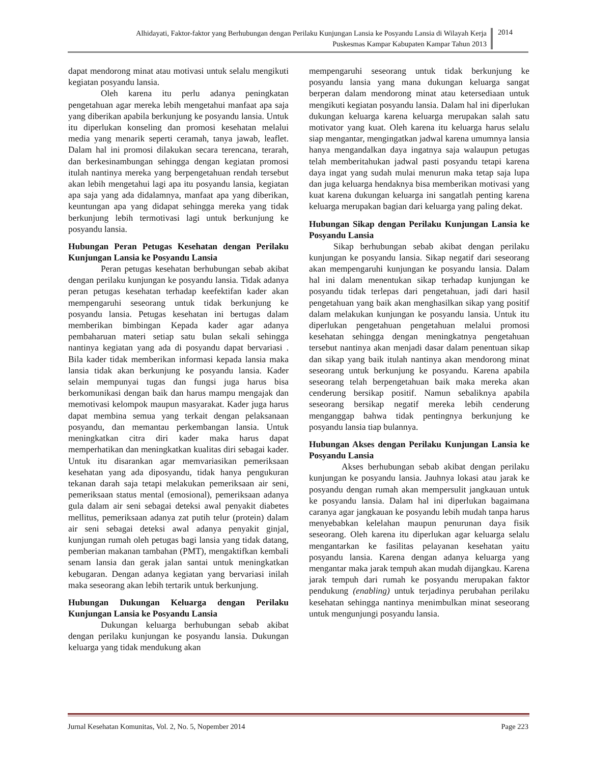Alhidayati, Faktor-faktor yang Berhubungan dengan Perilaku Kunjungan Lansia ke Posyandu Lansia di Wilayah Kerja
Puskesmas Kampar Kabupaten Kampar Tahun 2013
2014
dapat mendorong minat atau motivasi untuk selalu mengikuti kegiatan posyandu lansia.
Oleh karena itu perlu adanya peningkatan pengetahuan agar mereka lebih mengetahui manfaat apa saja yang diberikan apabila berkunjung ke posyandu lansia. Untuk itu diperlukan konseling dan promosi kesehatan melalui media yang menarik seperti ceramah, tanya jawab, leaflet. Dalam hal ini promosi dilakukan secara terencana, terarah, dan berkesinambungan sehingga dengan kegiatan promosi itulah nantinya mereka yang berpengetahuan rendah tersebut akan lebih mengetahui lagi apa itu posyandu lansia, kegiatan apa saja yang ada didalamnya, manfaat apa yang diberikan, keuntungan apa yang didapat sehingga mereka yang tidak berkunjung lebih termotivasi lagi untuk berkunjung ke posyandu lansia.
Hubungan Peran Petugas Kesehatan dengan Perilaku Kunjungan Lansia ke Posyandu Lansia
Peran petugas kesehatan berhubungan sebab akibat dengan perilaku kunjungan ke posyandu lansia. Tidak adanya peran petugas kesehatan terhadap keefektifan kader akan mempengaruhi seseorang untuk tidak berkunjung ke posyandu lansia. Petugas kesehatan ini bertugas dalam memberikan bimbingan Kepada kader agar adanya pembaharuan materi setiap satu bulan sekali sehingga nantinya kegiatan yang ada di posyandu dapat bervariasi . Bila kader tidak memberikan informasi kepada lansia maka lansia tidak akan berkunjung ke posyandu lansia. Kader selain mempunyai tugas dan fungsi juga harus bisa berkomunikasi dengan baik dan harus mampu mengajak dan memotivasi kelompok maupun masyarakat. Kader juga harus dapat membina semua yang terkait dengan pelaksanaan posyandu, dan memantau perkembangan lansia. Untuk meningkatkan citra diri kader maka harus dapat memperhatikan dan meningkatkan kualitas diri sebagai kader. Untuk itu disarankan agar memvariasikan pemeriksaan kesehatan yang ada diposyandu, tidak hanya pengukuran tekanan darah saja tetapi melakukan pemeriksaan air seni, pemeriksaan status mental (emosional), pemeriksaan adanya gula dalam air seni sebagai deteksi awal penyakit diabetes mellitus, pemeriksaan adanya zat putih telur (protein) dalam air seni sebagai deteksi awal adanya penyakit ginjal, kunjungan rumah oleh petugas bagi lansia yang tidak datang, pemberian makanan tambahan (PMT), mengaktifkan kembali senam lansia dan gerak jalan santai untuk meningkatkan kebugaran. Dengan adanya kegiatan yang bervariasi inilah maka seseorang akan lebih tertarik untuk berkunjung.
Hubungan Dukungan Keluarga dengan Perilaku Kunjungan Lansia ke Posyandu Lansia
Dukungan keluarga berhubungan sebab akibat dengan perilaku kunjungan ke posyandu lansia. Dukungan keluarga yang tidak mendukung akan
mempengaruhi seseorang untuk tidak berkunjung ke posyandu lansia yang mana dukungan keluarga sangat berperan dalam mendorong minat atau ketersediaan untuk mengikuti kegiatan posyandu lansia. Dalam hal ini diperlukan dukungan keluarga karena keluarga merupakan salah satu motivator yang kuat. Oleh karena itu keluarga harus selalu siap mengantar, mengingatkan jadwal karena umumnya lansia hanya mengandalkan daya ingatnya saja walaupun petugas telah memberitahukan jadwal pasti posyandu tetapi karena daya ingat yang sudah mulai menurun maka tetap saja lupa dan juga keluarga hendaknya bisa memberikan motivasi yang kuat karena dukungan keluarga ini sangatlah penting karena keluarga merupakan bagian dari keluarga yang paling dekat.
Hubungan Sikap dengan Perilaku Kunjungan Lansia ke Posyandu Lansia
Sikap berhubungan sebab akibat dengan perilaku kunjungan ke posyandu lansia. Sikap negatif dari seseorang akan mempengaruhi kunjungan ke posyandu lansia. Dalam hal ini dalam menentukan sikap terhadap kunjungan ke posyandu tidak terlepas dari pengetahuan, jadi dari hasil pengetahuan yang baik akan menghasilkan sikap yang positif dalam melakukan kunjungan ke posyandu lansia. Untuk itu diperlukan pengetahuan pengetahuan melalui promosi kesehatan sehingga dengan meningkatnya pengetahuan tersebut nantinya akan menjadi dasar dalam penentuan sikap dan sikap yang baik itulah nantinya akan mendorong minat seseorang untuk berkunjung ke posyandu. Karena apabila seseorang telah berpengetahuan baik maka mereka akan cenderung bersikap positif. Namun sebaliknya apabila seseorang bersikap negatif mereka lebih cenderung menganggap bahwa tidak pentingnya berkunjung ke posyandu lansia tiap bulannya.
Hubungan Akses dengan Perilaku Kunjungan Lansia ke Posyandu Lansia
Akses berhubungan sebab akibat dengan perilaku kunjungan ke posyandu lansia. Jauhnya lokasi atau jarak ke posyandu dengan rumah akan mempersulit jangkauan untuk ke posyandu lansia. Dalam hal ini diperlukan bagaimana caranya agar jangkauan ke posyandu lebih mudah tanpa harus menyebabkan kelelahan maupun penurunan daya fisik seseorang. Oleh karena itu diperlukan agar keluarga selalu mengantarkan ke fasilitas pelayanan kesehatan yaitu posyandu lansia. Karena dengan adanya keluarga yang mengantar maka jarak tempuh akan mudah dijangkau. Karena jarak tempuh dari rumah ke posyandu merupakan faktor pendukung (enabling) untuk terjadinya perubahan perilaku kesehatan sehingga nantinya menimbulkan minat seseorang untuk mengunjungi posyandu lansia.
Jurnal Kesehatan Komunitas, Vol. 2, No. 5, Nopember 2014 Page 223